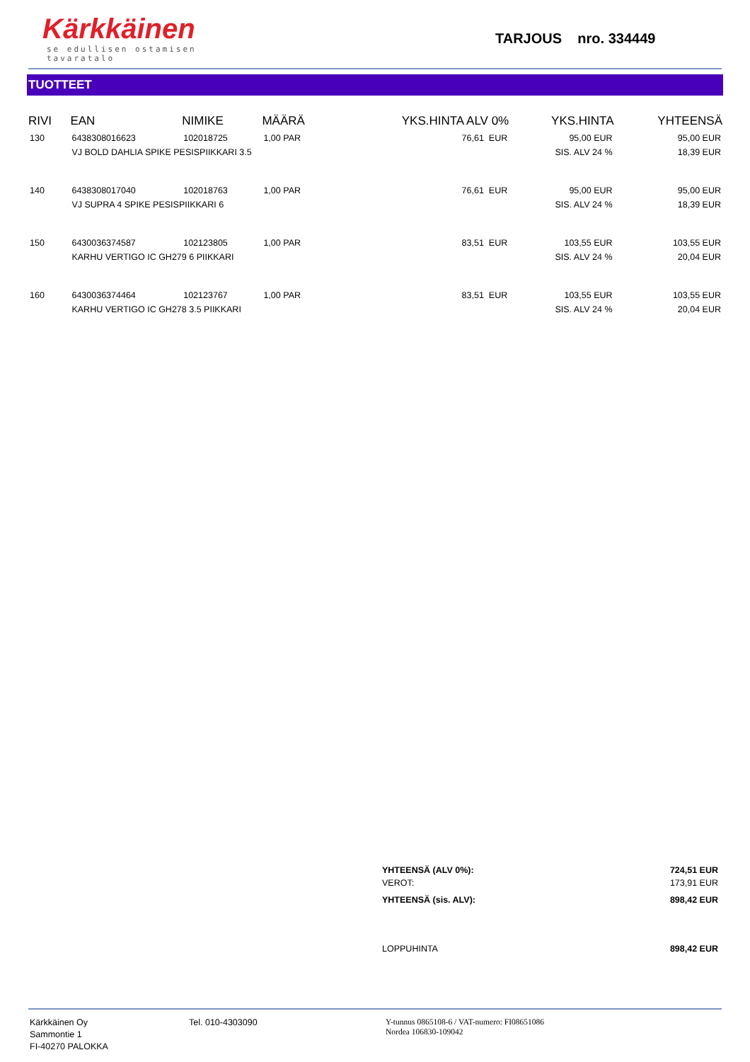Kärkkäinen
se edullisen ostamisen tavaratalo
TARJOUS nro. 334449
TUOTTEET
| RIVI | EAN | NIMIKE | MÄÄRÄ | YKS.HINTA ALV 0% | YKS.HINTA | YHTEENSÄ |
| --- | --- | --- | --- | --- | --- | --- |
| 130 | 6438308016623 | 102018725 | 1,00 PAR | 76,61 EUR | 95,00 EUR | 95,00 EUR |
| | VJ BOLD DAHLIA SPIKE PESISPIIKKARI 3.5 | | | | SIS. ALV 24 % | 18,39 EUR |
| 140 | 6438308017040 | 102018763 | 1,00 PAR | 76,61 EUR | 95,00 EUR | 95,00 EUR |
| | VJ SUPRA 4 SPIKE PESISPIIKKARI 6 | | | | SIS. ALV 24 % | 18,39 EUR |
| 150 | 6430036374587 | 102123805 | 1,00 PAR | 83,51 EUR | 103,55 EUR | 103,55 EUR |
| | KARHU VERTIGO IC GH279 6 PIIKKARI | | | | SIS. ALV 24 % | 20,04 EUR |
| 160 | 6430036374464 | 102123767 | 1,00 PAR | 83,51 EUR | 103,55 EUR | 103,55 EUR |
| | KARHU VERTIGO IC GH278 3.5 PIIKKARI | | | | SIS. ALV 24 % | 20,04 EUR |
YHTEENSÄ (ALV 0%): 724,51 EUR
VEROT: 173,91 EUR
YHTEENSÄ (sis. ALV): 898,42 EUR
LOPPUHINTA 898,42 EUR
Kärkkäinen Oy
Sammontie 1
FI-40270 PALOKKA
Tel. 010-4303090
Y-tunnus 0865108-6 / VAT-numero: FI08651086
Nordea 106830-109042